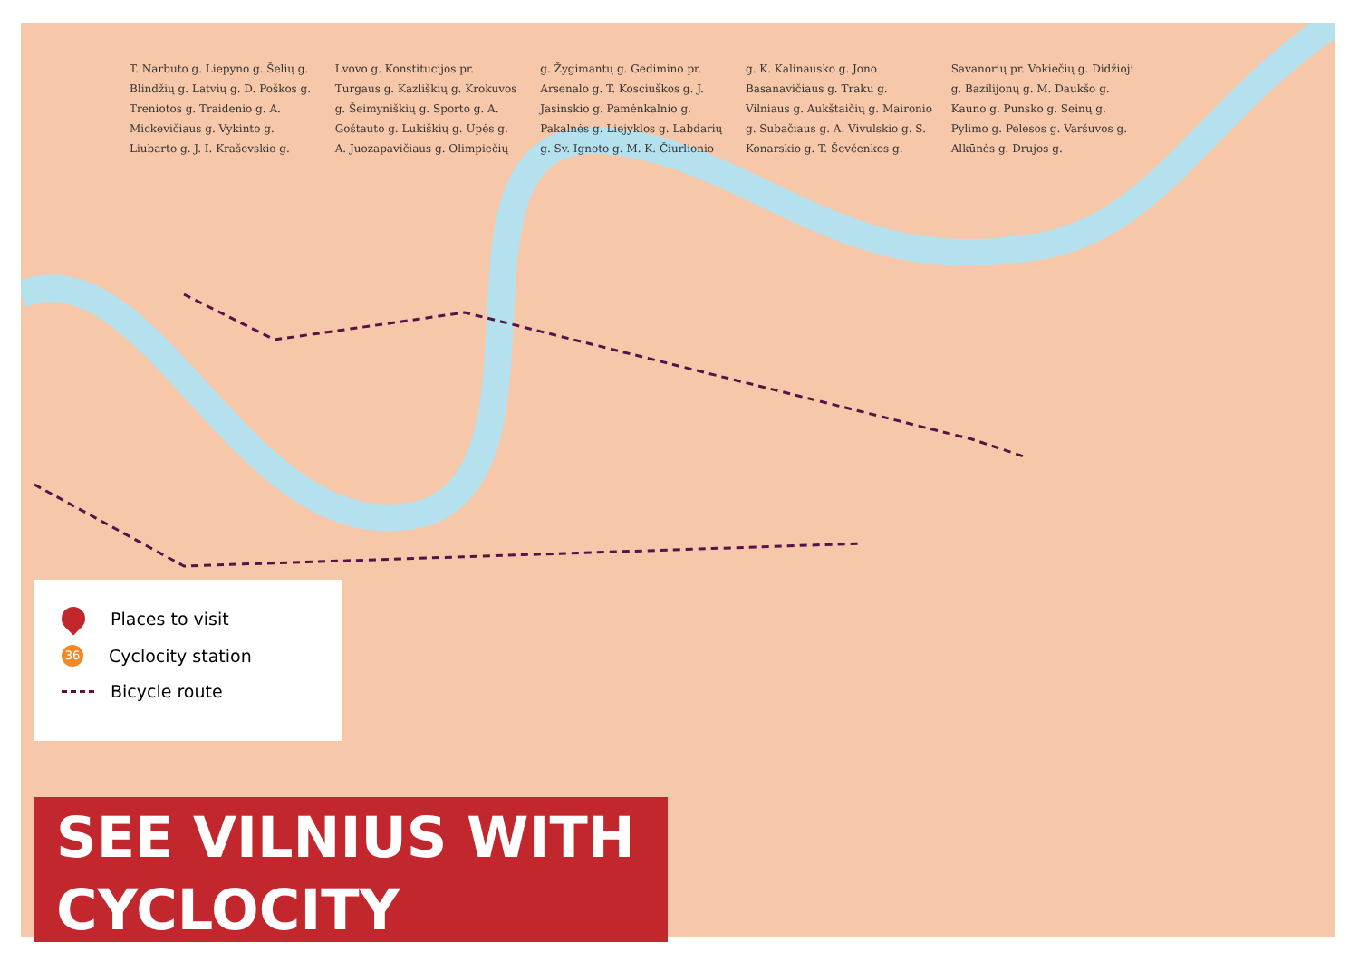T. Narbuto g. Liepyno g. Šelių g. Blindžių g. Latvių g. D. Poškos g. Treniotos g. Traidenio g. A. Mickevičiaus g. Vykinto g. Liubarto g. J. I. Kraševskio g. Lvovo g. Konstitucijos pr. Turgaus g. Kazliškių g. Krokuvos g. Šeimyniškių g. Sporto g. A. Goštauto g. Lukiškių g. Upės g. A. Juozapavičiaus g. Olimpiečių g. Žygimantų g. Gedimino pr. Arsenalo g. T. Kosciuškos g. J. Jasinskio g. Pamėnkalnio g. Pakalnės g. Liejyklos g. Labdarių g. Sv. Ignoto g. M. K. Čiurlionio g. K. Kalinausko g. Jono Basanavičiaus g. Traku g. Vilniaus g. Aukštaičių g. Maironio g. Subačiaus g. A. Vivulskio g. S. Konarskio g. T. Ševčenkos g. Savanorių pr. Vokiečių g. Didžioji g. Bazilijonų g. M. Daukšo g. Kauno g. Punsko g. Seinų g. Pylimo g. Pelesos g. Varšuvos g. Alkūnės g. Drujos g.
Places to visit
36 Cyclocity station
Bicycle route
SEE VILNIUS WITH
CYCLOCITY